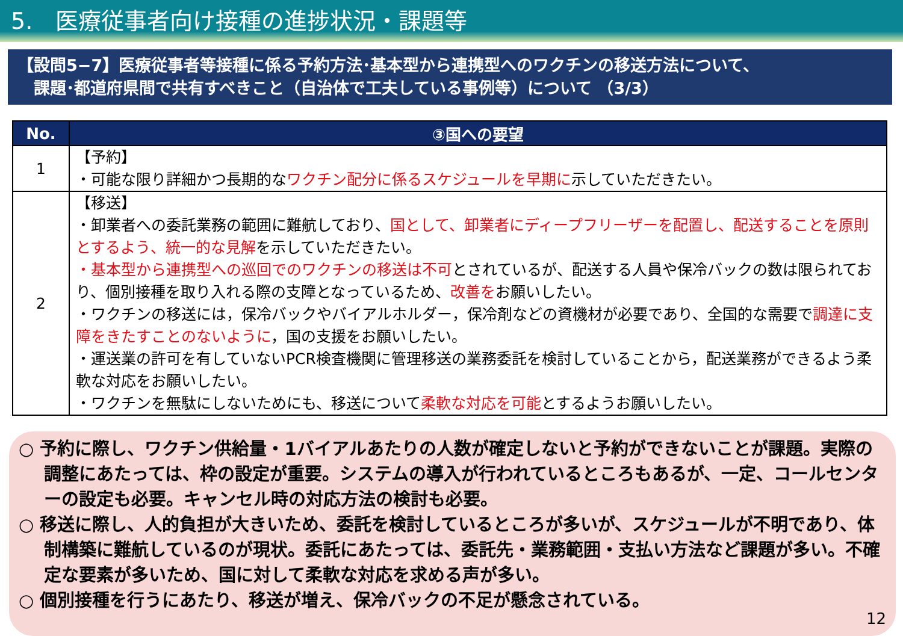5.　医療従事者向け接種の進捗状況・課題等
【設問5−7】医療従事者等接種に係る予約方法･基本型から連携型へのワクチンの移送方法について、
　課題･都道府県間で共有すべきこと（自治体で工夫している事例等）について （3/3）
| No. | ③国への要望 |
| --- | --- |
| 1 | 【予約】 ・可能な限り詳細かつ長期的な ワクチン配分に係るスケジュールを早期に 示していただきたい。 |
| 2 | 【移送】 ・卸業者への委託業務の範囲に難航しており、 国として、卸業者にディープフリーザーを配置し、配送することを原則とするよう、統一的な見解 を示していただきたい。 ・基本型から連携型への巡回でのワクチンの移送は不可 とされているが、配送する人員や保冷バックの数は限られており、個別接種を取り入れる際の支障となっているため、 改善を お願いしたい。 ・ワクチンの移送には，保冷バックやバイアルホルダー，保冷剤などの資機材が必要であり、全国的な需要で 調達に支障をきたすことのないように ，国の支援をお願いしたい。 ・運送業の許可を有していないPCR検査機関に管理移送の業務委託を検討していることから，配送業務ができるよう柔軟な対応をお願いしたい。 ・ワクチンを無駄にしないためにも、移送について 柔軟な対応を可能 とするようお願いしたい。 |
○ 予約に際し、ワクチン供給量・1バイアルあたりの人数が確定しないと予約ができないことが課題。実際の調整にあたっては、枠の設定が重要。システムの導入が行われているところもあるが、一定、コールセンターの設定も必要。キャンセル時の対応方法の検討も必要。
○ 移送に際し、人的負担が大きいため、委託を検討しているところが多いが、スケジュールが不明であり、体制構築に難航しているのが現状。委託にあたっては、委託先・業務範囲・支払い方法など課題が多い。不確定な要素が多いため、国に対して柔軟な対応を求める声が多い。
○ 個別接種を行うにあたり、移送が増え、保冷バックの不足が懸念されている。
12